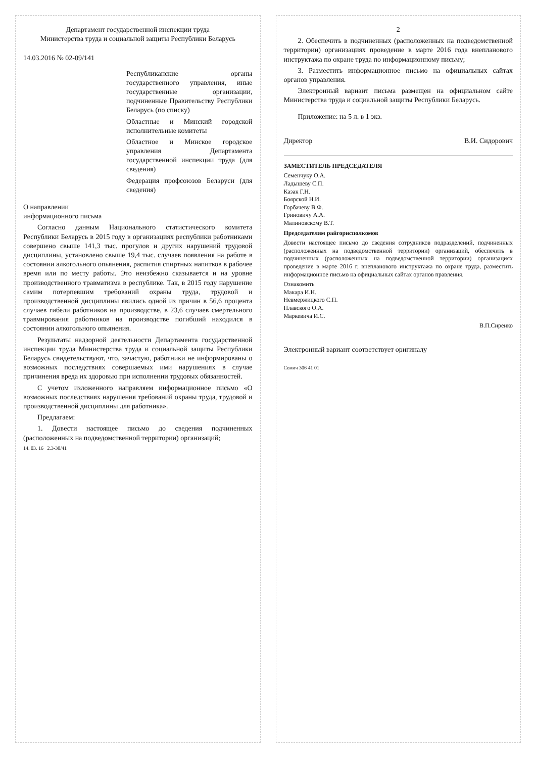Департамент государственной инспекции труда
Министерства труда и социальной защиты Республики Беларусь
14.03.2016 № 02-09/141
Республиканские органы государственного управления, иные государственные организации, подчиненные Правительству Республики Беларусь (по списку)
Областные и Минский городской исполнительные комитеты
Областное и Минское городское управления Департамента государственной инспекции труда (для сведения)
Федерация профсоюзов Беларуси (для сведения)
О направлении
информационного письма
Согласно данным Национального статистического комитета Республики Беларусь в 2015 году в организациях республики работниками совершено свыше 141,3 тыс. прогулов и других нарушений трудовой дисциплины, установлено свыше 19,4 тыс. случаев появления на работе в состоянии алкогольного опьянения, распития спиртных напитков в рабочее время или по месту работы. Это неизбежно сказывается и на уровне производственного травматизма в республике. Так, в 2015 году нарушение самим потерпевшим требований охраны труда, трудовой и производственной дисциплины явились одной из причин в 56,6 процента случаев гибели работников на производстве, в 23,6 случаев смертельного травмирования работников на производстве погибший находился в состоянии алкогольного опьянения.
Результаты надзорной деятельности Департамента государственной инспекции труда Министерства труда и социальной защиты Республики Беларусь свидетельствуют, что, зачастую, работники не информированы о возможных последствиях совершаемых ими нарушениях в случае причинения вреда их здоровью при исполнении трудовых обязанностей.
С учетом изложенного направляем информационное письмо «О возможных последствиях нарушения требований охраны труда, трудовой и производственной дисциплины для работника».
Предлагаем:
1. Довести настоящее письмо до сведения подчиненных (расположенных на подведомственной территории) организаций;
14. 03. 16 2.3-30/41
2
2. Обеспечить в подчиненных (расположенных на подведомственной территории) организациях проведение в марте 2016 года внепланового инструктажа по охране труда по информационному письму;
3. Разместить информационное письмо на официальных сайтах органов управления.
Электронный вариант письма размещен на официальном сайте Министерства труда и социальной защиты Республики Беларусь.
Приложение: на 5 л. в 1 экз.
Директор В.И. Сидорович
ЗАМЕСТИТЕЛЬ ПРЕДСЕДАТЕЛЯ
Семенчуку О.А.
Ладышеву С.П.
Казак Г.Н.
Боярской Н.И.
Горбачеву В.Ф.
Гриновичу А.А.
Малиновскому В.Т.
Председателям райгорисполкомов
Довести настоящее письмо до сведения сотрудников подразделений, подчиненных (расположенных на подведомственной территории) организаций, обеспечить в подчиненных (расположенных на подведомственной территории) организациях проведение в марте 2016 г. внепланового инструктажа по охране труда, разместить информационное письмо на официальных сайтах органов правления.
Ознакомить
Макара И.Н.
Невмержицкого С.П.
Плавского О.А.
Маркевича И.С.
В.П.Сиренко
Электронный вариант соответствует оригиналу
Семич 306 41 01